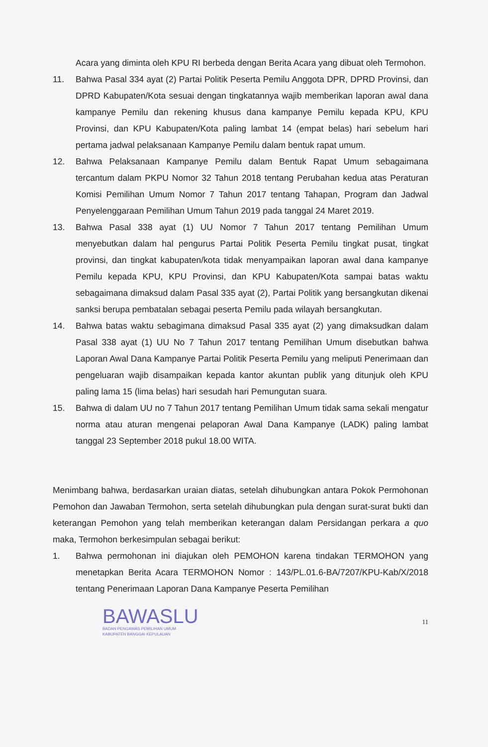Acara yang diminta oleh KPU RI berbeda dengan Berita Acara yang dibuat oleh Termohon.
11. Bahwa Pasal 334 ayat (2) Partai Politik Peserta Pemilu Anggota DPR, DPRD Provinsi, dan DPRD Kabupaten/Kota sesuai dengan tingkatannya wajib memberikan laporan awal dana kampanye Pemilu dan rekening khusus dana kampanye Pemilu kepada KPU, KPU Provinsi, dan KPU Kabupaten/Kota paling lambat 14 (empat belas) hari sebelum hari pertama jadwal pelaksanaan Kampanye Pemilu dalam bentuk rapat umum.
12. Bahwa Pelaksanaan Kampanye Pemilu dalam Bentuk Rapat Umum sebagaimana tercantum dalam PKPU Nomor 32 Tahun 2018 tentang Perubahan kedua atas Peraturan Komisi Pemilihan Umum Nomor 7 Tahun 2017 tentang Tahapan, Program dan Jadwal Penyelenggaraan Pemilihan Umum Tahun 2019 pada tanggal 24 Maret 2019.
13. Bahwa Pasal 338 ayat (1) UU Nomor 7 Tahun 2017 tentang Pemilihan Umum menyebutkan dalam hal pengurus Partai Politik Peserta Pemilu tingkat pusat, tingkat provinsi, dan tingkat kabupaten/kota tidak menyampaikan laporan awal dana kampanye Pemilu kepada KPU, KPU Provinsi, dan KPU Kabupaten/Kota sampai batas waktu sebagaimana dimaksud dalam Pasal 335 ayat (2), Partai Politik yang bersangkutan dikenai sanksi berupa pembatalan sebagai peserta Pemilu pada wilayah bersangkutan.
14. Bahwa batas waktu sebagimana dimaksud Pasal 335 ayat (2) yang dimaksudkan dalam Pasal 338 ayat (1) UU No 7 Tahun 2017 tentang Pemilihan Umum disebutkan bahwa Laporan Awal Dana Kampanye Partai Politik Peserta Pemilu yang meliputi Penerimaan dan pengeluaran wajib disampaikan kepada kantor akuntan publik yang ditunjuk oleh KPU paling lama 15 (lima belas) hari sesudah hari Pemungutan suara.
15. Bahwa di dalam UU no 7 Tahun 2017 tentang Pemilihan Umum tidak sama sekali mengatur norma atau aturan mengenai pelaporan Awal Dana Kampanye (LADK) paling lambat tanggal 23 September 2018 pukul 18.00 WITA.
Menimbang bahwa, berdasarkan uraian diatas, setelah dihubungkan antara Pokok Permohonan Pemohon dan Jawaban Termohon, serta setelah dihubungkan pula dengan surat-surat bukti dan keterangan Pemohon yang telah memberikan keterangan dalam Persidangan perkara a quo maka, Termohon berkesimpulan sebagai berikut:
1. Bahwa permohonan ini diajukan oleh PEMOHON karena tindakan TERMOHON yang menetapkan Berita Acara TERMOHON Nomor : 143/PL.01.6-BA/7207/KPU-Kab/X/2018 tentang Penerimaan Laporan Dana Kampanye Peserta Pemilihan
BAWASLU
BADAN PENGAWAS PEMILIHAN UMUM
KABUPATEN BANGGAI KEPULAUAN
11